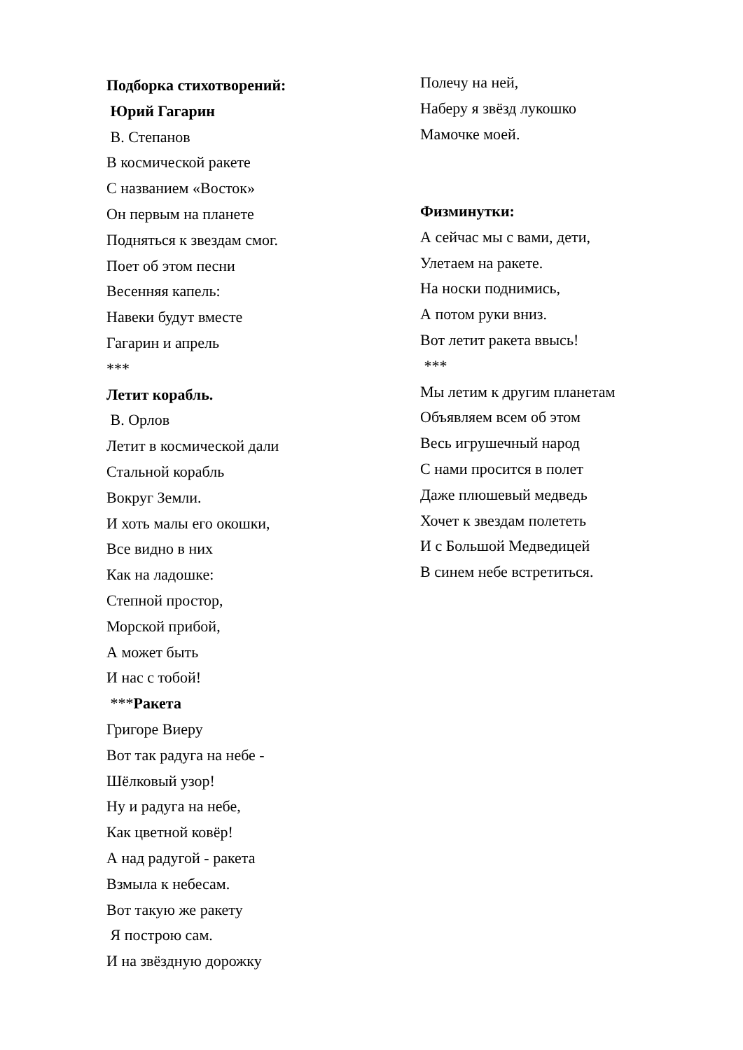Подборка стихотворений:
Юрий Гагарин
В. Степанов
В космической ракете
С названием «Восток»
Он первым на планете
Подняться к звездам смог.
Поет об этом песни
Весенняя капель:
Навеки будут вместе
Гагарин и апрель
***
Летит корабль.
В. Орлов
Летит в космической дали
Стальной корабль
Вокруг Земли.
И хоть малы его окошки,
Все видно в них
Как на ладошке:
Степной простор,
Морской прибой,
А может быть
И нас с тобой!
***Ракета
Григоре Виеру
Вот так радуга на небе -
Шёлковый узор!
Ну и радуга на небе,
Как цветной ковёр!
А над радугой - ракета
Взмыла к небесам.
Вот такую же ракету
Я построю сам.
И на звёздную дорожку
Полечу на ней,
Наберу я звёзд лукошко
Мамочке моей.
Физминутки:
А сейчас мы с вами, дети,
Улетаем на ракете.
На носки поднимись,
А потом руки вниз.
Вот летит ракета ввысь!
***
Мы летим к другим планетам
Объявляем всем об этом
Весь игрушечный народ
С нами просится в полет
Даже плюшевый медведь
Хочет к звездам полететь
И с Большой Медведицей
В синем небе встретиться.